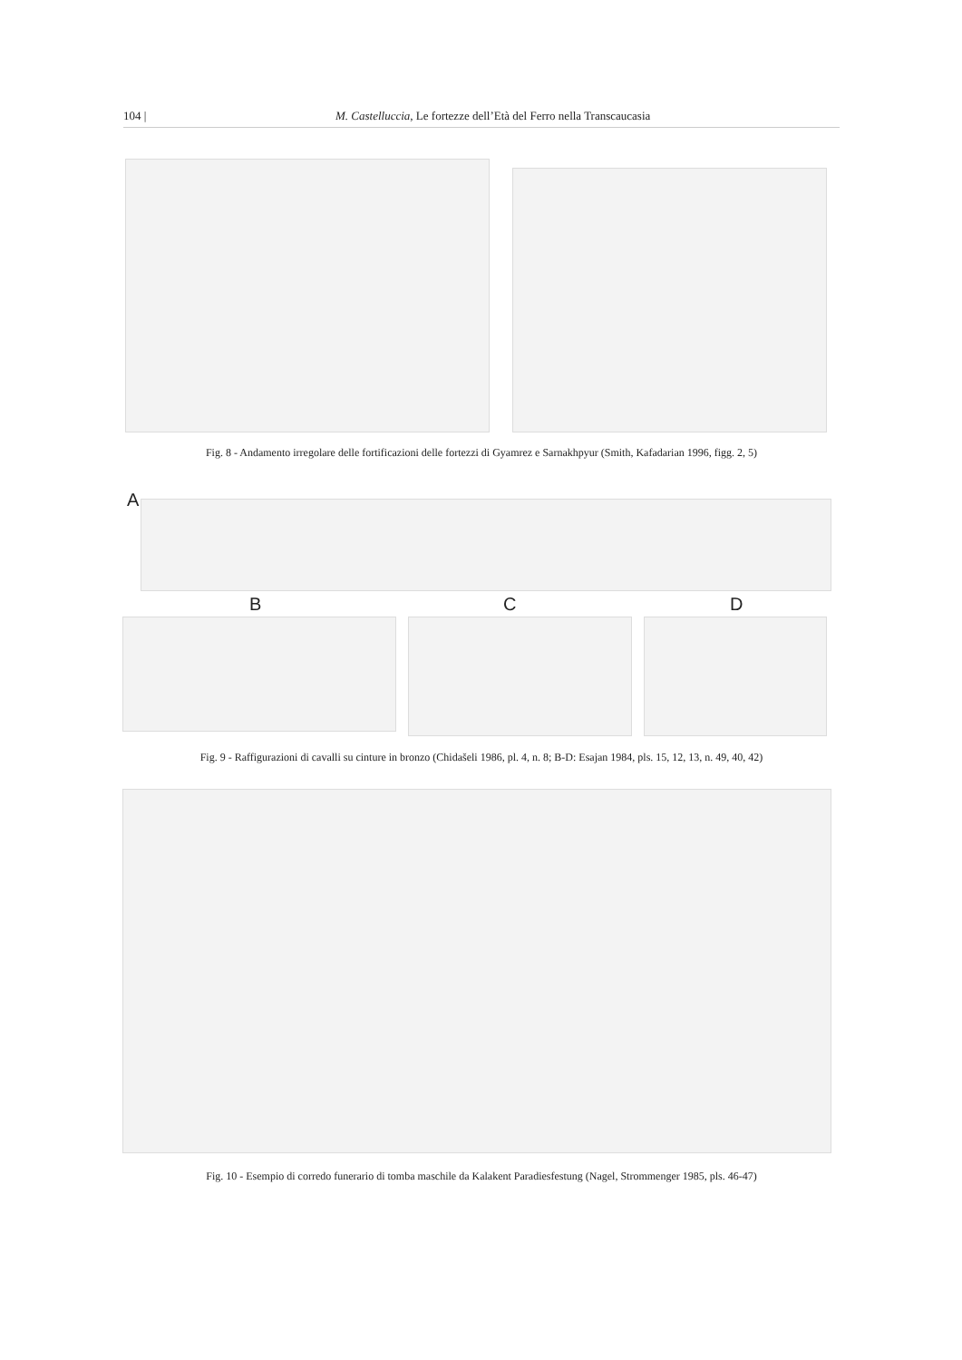104 | M. Castelluccia, Le fortezze dell’Età del Ferro nella Transcaucasia
Fig. 8 - Andamento irregolare delle fortificazioni delle fortezzi di Gyamrez e Sarnakhpyur (Smith, Kafadarian 1996, figg. 2, 5)
A
B C D
Fig. 9 - Raffigurazioni di cavalli su cinture in bronzo (Chidašeli 1986, pl. 4, n. 8; B-D: Esajan 1984, pls. 15, 12, 13, n. 49, 40, 42)
Fig. 10 - Esempio di corredo funerario di tomba maschile da Kalakent Paradiesfestung (Nagel, Strommenger 1985, pls. 46-47)